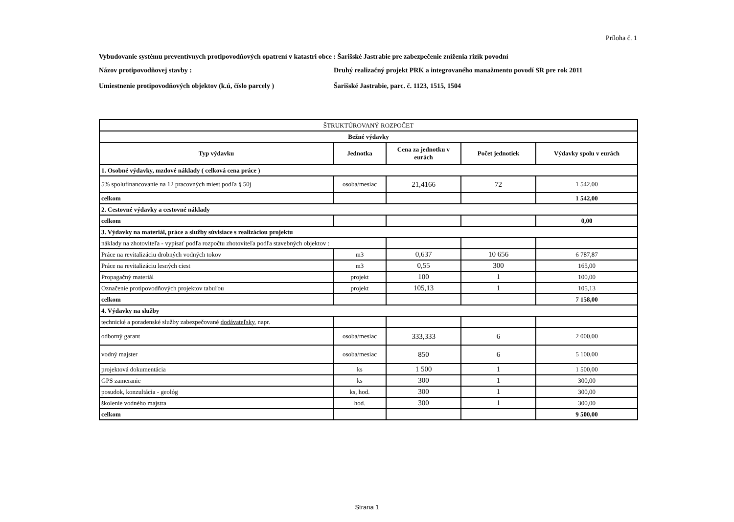Príloha č. 1
Vybudovanie systému preventívnych protipovodňových opatrení v katastri obce : Šarišské Jastrabie pre zabezpečenie zníženia rizík povodní
Názov protipovodňovej stavby : Druhý realizačný projekt PRK a integrovaného manažmentu povodí SR pre rok 2011
Umiestnenie protipovodňových objektov (k.ú, číslo parcely )
Šarišské Jastrabie, parc. č. 1123, 1515, 1504
| ŠTRUKTÚROVANÝ ROZPOČET | | | | |
| --- | --- | --- | --- | --- |
| Bežné výdavky | | | | |
| Typ výdavku | Jednotka | Cena za jednotku v eurách | Počet jednotiek | Výdavky spolu v eurách |
| 1. Osobné výdavky, mzdové náklady ( celková cena práce ) | | | | |
| 5% spolufinancovanie na 12 pracovných miest podľa § 50j | osoba/mesiac | 21,4166 | 72 | 1 542,00 |
| celkom | | | | 1 542,00 |
| 2. Cestovné výdavky a cestovné náklady | | | | |
| celkom | | | | 0,00 |
| 3. Výdavky na materiál, práce a služby súvisiace s realizáciou projektu | | | | |
| náklady na zhotoviteľa - vypísať podľa rozpočtu zhotoviteľa podľa stavebných objektov : | | | | |
| Práce na revitalizáciu drobných vodných tokov | m3 | 0,637 | 10 656 | 6 787,87 |
| Práce na revitalizáciu lesných ciest | m3 | 0,55 | 300 | 165,00 |
| Propagačný materiál | projekt | 100 | 1 | 100,00 |
| Označenie protipovodňových projektov tabuľou | projekt | 105,13 | 1 | 105,13 |
| celkom | | | | 7 158,00 |
| 4. Výdavky na služby | | | | |
| technické a poradenské služby zabezpečované dodávateľsky , napr. | | | | |
| odborný garant | osoba/mesiac | 333,333 | 6 | 2 000,00 |
| vodný majster | osoba/mesiac | 850 | 6 | 5 100,00 |
| projektová dokumentácia | ks | 1 500 | 1 | 1 500,00 |
| GPS zameranie | ks | 300 | 1 | 300,00 |
| posudok, konzultácia - geológ | ks, hod. | 300 | 1 | 300,00 |
| školenie vodného majstra | hod. | 300 | 1 | 300,00 |
| celkom | | | | 9 500,00 |
Strana 1